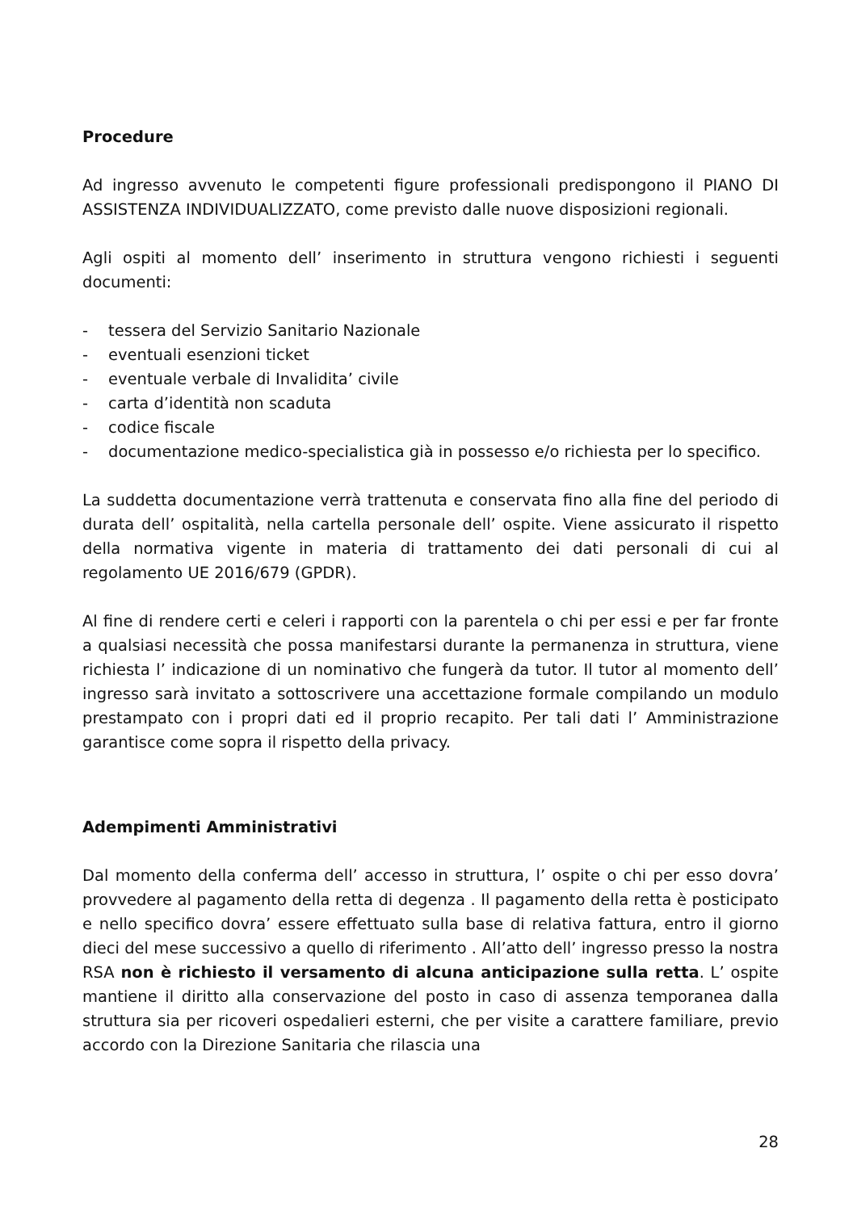Procedure
Ad ingresso avvenuto le competenti figure professionali predispongono il PIANO DI ASSISTENZA INDIVIDUALIZZATO, come previsto dalle nuove disposizioni regionali.
Agli ospiti al momento dell’ inserimento in struttura vengono richiesti i seguenti documenti:
- tessera del Servizio Sanitario Nazionale
- eventuali esenzioni ticket
- eventuale verbale di Invalidita’ civile
- carta d’identità non scaduta
- codice fiscale
- documentazione medico-specialistica già in possesso e/o richiesta per lo specifico.
La suddetta documentazione verrà trattenuta e conservata fino alla fine del periodo di durata dell’ ospitalità, nella cartella personale dell’ ospite. Viene assicurato il rispetto della normativa vigente in materia di trattamento dei dati personali di cui al regolamento UE 2016/679 (GPDR).
Al fine di rendere certi e celeri i rapporti con la parentela o chi per essi e per far fronte a qualsiasi necessità che possa manifestarsi durante la permanenza in struttura, viene richiesta l’ indicazione di un nominativo che fungerà da tutor. Il tutor al momento dell’ ingresso sarà invitato a sottoscrivere una accettazione formale compilando un modulo prestampato con i propri dati ed il proprio recapito. Per tali dati l’ Amministrazione garantisce come sopra il rispetto della privacy.
Adempimenti Amministrativi
Dal momento della conferma dell’ accesso in struttura, l’ ospite o chi per esso dovra’ provvedere al pagamento della retta di degenza . Il pagamento della retta è posticipato e nello specifico dovra’ essere effettuato sulla base di relativa fattura, entro il giorno dieci del mese successivo a quello di riferimento . All’atto dell’ ingresso presso la nostra RSA non è richiesto il versamento di alcuna anticipazione sulla retta. L’ ospite mantiene il diritto alla conservazione del posto in caso di assenza temporanea dalla struttura sia per ricoveri ospedalieri esterni, che per visite a carattere familiare, previo accordo con la Direzione Sanitaria che rilascia una
28